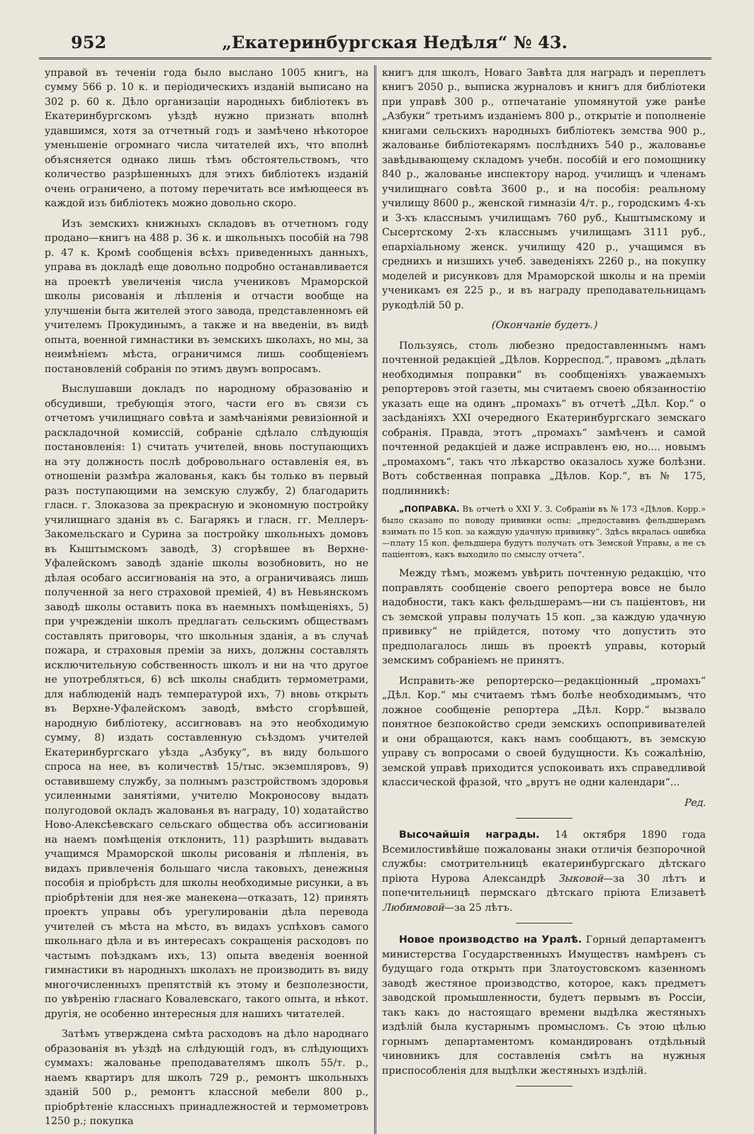952 „Екатеринбургская Недѣля“ № 43.
управой въ теченіи года было выслано 1005 книгъ, на сумму 566 р. 10 к. и періодическихъ изданій выписано на 302 р. 60 к. Дѣло организаціи народныхъ библіотекъ въ Екатеринбургскомъ уѣздѣ нужно признать вполнѣ удавшимся, хотя за отчетный годъ и замѣчено нѣкоторое уменьшеніе огромнаго числа читателей ихъ, что вполнѣ объясняется однако лишь тѣмъ обстоятельствомъ, что количество разрѣшенныхъ для этихъ библіотекъ изданій очень ограничено, а потому перечитать все имѣющееся въ каждой изъ библіотекъ можно довольно скоро.
Изъ земскихъ книжныхъ складовъ въ отчетномъ году продано—книгъ на 488 р. 36 к. и школьныхъ пособій на 798 р. 47 к. Кромѣ сообщенія всѣхъ приведенныхъ данныхъ, управа въ докладѣ еще довольно подробно останавливается на проектѣ увеличенія числа учениковъ Мраморской школы рисованія и лѣпленія и отчасти вообще на улучшеніи быта жителей этого завода, представленномъ ей учителемъ Прокудинымъ, а также и на введеніи, въ видѣ опыта, военной гимнастики въ земскихъ школахъ, но мы, за неимѣніемъ мѣста, ограничимся лишь сообщеніемъ постановленій собранія по этимъ двумъ вопросамъ.
Выслушавши докладъ по народному образованію и обсудивши, требующія этого, части его въ связи съ отчетомъ училищнаго совѣта и замѣчаніями ревизіонной и раскладочной комиссій, собраніе сдѣлало слѣдующія постановленія: 1) считать учителей, вновь поступающихъ на эту должность послѣ добровольнаго оставленія ея, въ отношеніи размѣра жалованья, какъ бы только въ первый разъ поступающими на земскую службу, 2) благодарить гласн. г. Злоказова за прекрасную и экономную постройку училищнаго зданія въ с. Багарякъ и гласн. гг. Меллеръ-Закомельскаго и Сурина за постройку школьныхъ домовъ въ Кыштымскомъ заводѣ, 3) сгорѣвшее въ Верхне-Уфалейскомъ заводѣ зданіе школы возобновить, но не дѣлая особаго ассигнованія на это, а ограничиваясь лишь полученной за него страховой преміей, 4) въ Невьянскомъ заводѣ школы оставить пока въ наемныхъ помѣщеніяхъ, 5) при учрежденіи школъ предлагать сельскимъ обществамъ составлять приговоры, что школьныя зданія, а въ случаѣ пожара, и страховыя преміи за нихъ, должны составлять исключительную собственность школъ и ни на что другое не употребляться, 6) всѣ школы снабдить термометрами, для наблюденій надъ температурой ихъ, 7) вновь открыть въ Верхне-Уфалейскомъ заводѣ, вмѣсто сгорѣвшей, народную библіотеку, ассигновавъ на это необходимую сумму, 8) издать составленную съѣздомъ учителей Екатеринбургскаго уѣзда „Азбуку“, въ виду большого спроса на нее, въ количествѣ 15/тыс. экземпляровъ, 9) оставившему службу, за полнымъ разстройствомъ здоровья усиленными занятіями, учителю Мокроносову выдать полугодовой окладъ жалованья въ награду, 10) ходатайство Ново-Алексѣевскаго сельскаго общества объ ассигнованіи на наемъ помѣщенія отклонить, 11) разрѣшить выдавать учащимся Мраморской школы рисованія и лѣпленія, въ видахъ привлеченія большаго числа таковыхъ, денежныя пособія и пріобрѣсть для школы необходимые рисунки, а въ пріобрѣтеніи для нея-же манекена—отказать, 12) принять проектъ управы объ урегулированіи дѣла перевода учителей съ мѣста на мѣсто, въ видахъ успѣховъ самого школьнаго дѣла и въ интересахъ сокращенія расходовъ по частымъ поѣздкамъ ихъ, 13) опыта введенія военной гимнастики въ народныхъ школахъ не производить въ виду многочисленныхъ препятствій къ этому и безполезности, по увѣренію гласнаго Ковалевскаго, такого опыта, и нѣкот. другія, не особенно интересныя для нашихъ читателей.
Затѣмъ утверждена смѣта расходовъ на дѣло народнаго образованія въ уѣздѣ на слѣдующій годъ, въ слѣдующихъ суммахъ: жалованье преподавателямъ школъ 55/т. р., наемъ квартиръ для школъ 729 р., ремонтъ школьныхъ зданій 500 р., ремонтъ классной мебели 800 р., пріобрѣтеніе классныхъ принадлежностей и термометровъ 1250 р.; покупка
книгъ для школъ, Новаго Завѣта для наградъ и переплетъ книгъ 2050 р., выписка журналовъ и книгъ для библіотеки при управѣ 300 р., отпечатаніе упомянутой уже ранѣе „Азбуки“ третьимъ изданіемъ 800 р., открытіе и пополненіе книгами сельскихъ народныхъ библіотекъ земства 900 р., жалованье библіотекарямъ послѣднихъ 540 р., жалованье завѣдывающему складомъ учебн. пособій и его помощнику 840 р., жалованье инспектору народ. училищъ и членамъ училищнаго совѣта 3600 р., и на пособія: реальному училищу 8600 р., женской гимназіи 4/т. р., городскимъ 4-хъ и 3-хъ класснымъ училищамъ 760 руб., Кыштымскому и Сысертскому 2-хъ класснымъ училищамъ 3111 руб., епархіальному женск. училищу 420 р., учащимся въ среднихъ и низшихъ учеб. заведеніяхъ 2260 р., на покупку моделей и рисунковъ для Мраморской школы и на преміи ученикамъ ея 225 р., и въ награду преподавательницамъ рукодѣлій 50 р.
(Окончаніе будетъ.)
Пользуясь, столь любезно предоставленнымъ намъ почтенной редакціей „Дѣлов. Корреспод.“, правомъ „дѣлать необходимыя поправки“ въ сообщеніяхъ уважаемыхъ репортеровъ этой газеты, мы считаемъ своею обязанностію указать еще на одинъ „промахъ“ въ отчетѣ „Дѣл. Кор.“ о засѣданіяхъ XXI очередного Екатеринбургскаго земскаго собранія. Правда, этотъ „промахъ“ замѣченъ и самой почтенной редакціей и даже исправленъ ею, но.... новымъ „промахомъ“, такъ что лѣкарство оказалось хуже болѣзни. Вотъ собственная поправка „Дѣлов. Кор.“, въ № 175, подлинникѣ:
„ПОПРАВКА. Въ отчетѣ о XXI У. З. Собраніи въ № 173 «Дѣлов. Корр.» было сказано по поводу прививки оспы: „предоставивъ фельдшерамъ взимать по 15 коп. за каждую удачную прививку“. Здѣсь вкралась ошибка—плату 15 коп. фельдшера будутъ получать отъ Земской Управы, а не съ паціентовъ, какъ выходило по смыслу отчета“.
Между тѣмъ, можемъ увѣрить почтенную редакцію, что поправлять сообщеніе своего репортера вовсе не было надобности, такъ какъ фельдшерамъ—ни съ паціентовъ, ни съ земской управы получать 15 коп. „за каждую удачную прививку“ не прійдется, потому что допустить это предполагалось лишь въ проектѣ управы, который земскимъ собраніемъ не принятъ.
Исправить-же репортерско—редакціонный „промахъ“ „Дѣл. Кор.“ мы считаемъ тѣмъ болѣе необходимымъ, что ложное сообщеніе репортера „Дѣл. Корр.“ вызвало понятное безпокойство среди земскихъ оспопрививателей и они обращаются, какъ намъ сообщаютъ, въ земскую управу съ вопросами о своей будущности. Къ сожалѣнію, земской управѣ приходится успокоивать ихъ справедливой классической фразой, что „врутъ не одни календари“...
Ред.
Высочайшія награды. 14 октября 1890 года Всемилостивѣйше пожалованы знаки отличія безпорочной службы: смотрительницѣ екатеринбургскаго дѣтскаго пріюта Нурова Александрѣ Зыковой—за 30 лѣтъ и попечительницѣ пермскаго дѣтскаго пріюта Елизаветѣ Любимовой—за 25 лѣтъ.
Новое производство на Уралѣ. Горный департаментъ министерства Государственныхъ Имуществъ намѣренъ съ будущаго года открыть при Златоустовскомъ казенномъ заводѣ жестяное производство, которое, какъ предметъ заводской промышленности, будетъ первымъ въ Россіи, такъ какъ до настоящаго времени выдѣлка жестяныхъ издѣлій была кустарнымъ промысломъ. Съ этою цѣлью горнымъ департаментомъ командированъ отдѣльный чиновникъ для составленія смѣтъ на нужныя приспособленія для выдѣлки жестяныхъ издѣлій.